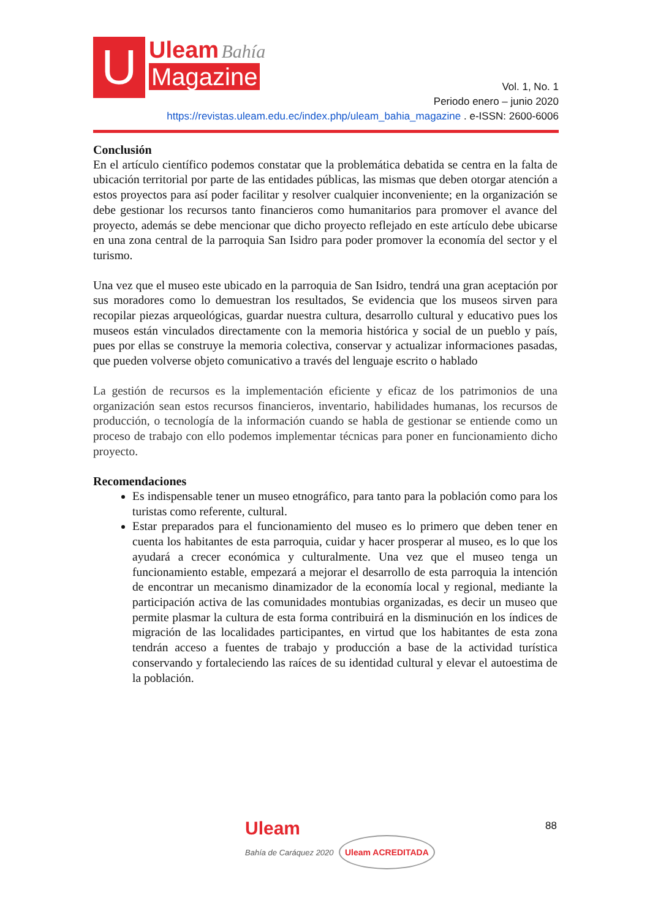U Uleam Bahía
Magazine
Vol. 1, No. 1
Periodo enero – junio 2020
https://revistas.uleam.edu.ec/index.php/uleam_bahia_magazine . e-ISSN: 2600-6006
Conclusión
En el artículo científico podemos constatar que la problemática debatida se centra en la falta de ubicación territorial por parte de las entidades públicas, las mismas que deben otorgar atención a estos proyectos para así poder facilitar y resolver cualquier inconveniente; en la organización se debe gestionar los recursos tanto financieros como humanitarios para promover el avance del proyecto, además se debe mencionar que dicho proyecto reflejado en este artículo debe ubicarse en una zona central de la parroquia San Isidro para poder promover la economía del sector y el turismo.
Una vez que el museo este ubicado en la parroquia de San Isidro, tendrá una gran aceptación por sus moradores como lo demuestran los resultados, Se evidencia que los museos sirven para recopilar piezas arqueológicas, guardar nuestra cultura, desarrollo cultural y educativo pues los museos están vinculados directamente con la memoria histórica y social de un pueblo y país, pues por ellas se construye la memoria colectiva, conservar y actualizar informaciones pasadas, que pueden volverse objeto comunicativo a través del lenguaje escrito o hablado
La gestión de recursos es la implementación eficiente y eficaz de los patrimonios de una organización sean estos recursos financieros, inventario, habilidades humanas, los recursos de producción, o tecnología de la información cuando se habla de gestionar se entiende como un proceso de trabajo con ello podemos implementar técnicas para poner en funcionamiento dicho proyecto.
Recomendaciones
Es indispensable tener un museo etnográfico, para tanto para la población como para los turistas como referente, cultural.
Estar preparados para el funcionamiento del museo es lo primero que deben tener en cuenta los habitantes de esta parroquia, cuidar y hacer prosperar al museo, es lo que los ayudará a crecer económica y culturalmente. Una vez que el museo tenga un funcionamiento estable, empezará a mejorar el desarrollo de esta parroquia la intención de encontrar un mecanismo dinamizador de la economía local y regional, mediante la participación activa de las comunidades montubias organizadas, es decir un museo que permite plasmar la cultura de esta forma contribuirá en la disminución en los índices de migración de las localidades participantes, en virtud que los habitantes de esta zona tendrán acceso a fuentes de trabajo y producción a base de la actividad turística conservando y fortaleciendo las raíces de su identidad cultural y elevar el autoestima de la población.
Uleam
Bahía de Caráquez 2020 Uleam ACREDITADA
88